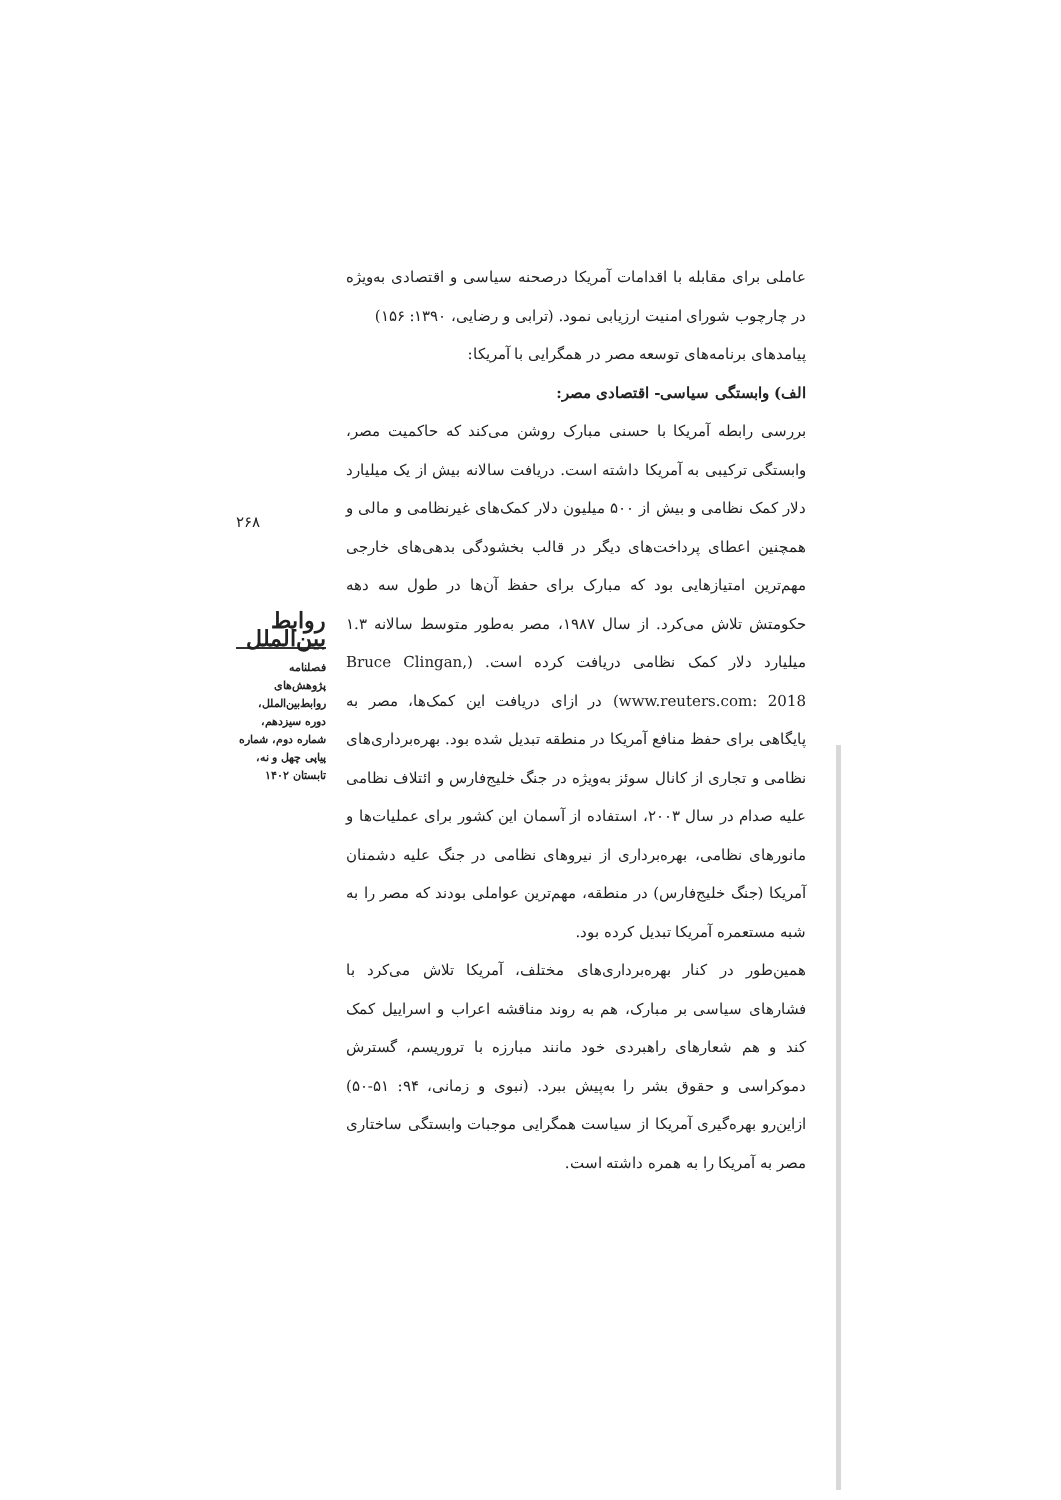عاملی برای مقابله با اقدامات آمریکا درصحنه سیاسی و اقتصادی به‌ویژه در چارچوب شورای امنیت ارزیابی نمود. (ترابی و رضایی، ۱۳۹۰: ۱۵۶)
پیامدهای برنامه‌های توسعه مصر در همگرایی با آمریکا:
الف) وابستگی سیاسی- اقتصادی مصر:
بررسی رابطه آمریکا با حسنی مبارک روشن می‌کند که حاکمیت مصر، وابستگی ترکیبی به آمریکا داشته است. دریافت سالانه بیش از یک میلیارد دلار کمک نظامی و بیش از ۵۰۰ میلیون دلار کمک‌های غیرنظامی و مالی و همچنین اعطای پرداخت‌های دیگر در قالب بخشودگی بدهی‌های خارجی مهم‌ترین امتیازهایی بود که مبارک برای حفظ آن‌ها در طول سه دهه حکومتش تلاش می‌کرد. از سال ۱۹۸۷، مصر به‌طور متوسط سالانه ۱.۳ میلیارد دلار کمک نظامی دریافت کرده است. (Bruce Clingan, www.reuters.com: 2018) در ازای دریافت این کمک‌ها، مصر به پایگاهی برای حفظ منافع آمریکا در منطقه تبدیل شده بود. بهره‌برداری‌های نظامی و تجاری از کانال سوئز به‌ویژه در جنگ خلیج‌فارس و ائتلاف نظامی علیه صدام در سال ۲۰۰۳، استفاده از آسمان این کشور برای عملیات‌ها و مانورهای نظامی، بهره‌برداری از نیروهای نظامی در جنگ علیه دشمنان آمریکا (جنگ خلیج‌فارس) در منطقه، مهم‌ترین عواملی بودند که مصر را به شبه مستعمره آمریکا تبدیل کرده بود.
همین‌طور در کنار بهره‌برداری‌های مختلف، آمریکا تلاش می‌کرد با فشارهای سیاسی بر مبارک، هم به روند مناقشه اعراب و اسراییل کمک کند و هم شعارهای راهبردی خود مانند مبارزه با تروریسم، گسترش دموکراسی و حقوق بشر را به‌پیش ببرد. (نبوی و زمانی، ۹۴: ۵۱-۵۰) ازاین‌رو بهره‌گیری آمریکا از سیاست همگرایی موجبات وابستگی ساختاری مصر به آمریکا را به همره داشته است.
۲۶۸
روابط بین‌الملل
فصلنامه
پژوهش‌های روابط‌بین‌الملل، دوره سیزدهم، شماره دوم، شماره پیاپی چهل و نه، تابستان ۱۴۰۲